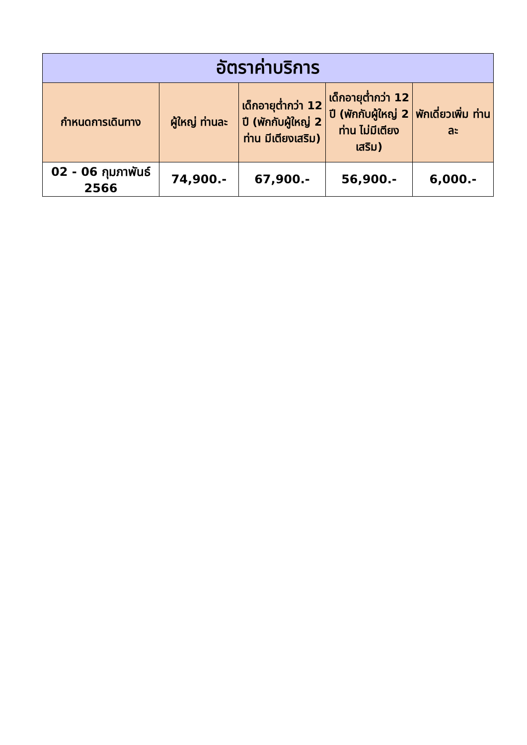| อัตราค่าบริการ | | | | |
| --- | --- | --- | --- | --- |
| กำหนดการเดินทาง | ผู้ใหญ่ ท่านละ | เด็กอายุต่ำกว่า 12 ปี (พักกับผู้ใหญ่ 2 ท่าน มีเตียงเสริม) | เด็กอายุต่ำกว่า 12 ปี (พักกับผู้ใหญ่ 2 ท่าน ไม่มีเตียงเสริม) | พักเดี่ยวเพิ่ม ท่านละ |
| 02 - 06 กุมภาพันธ์ 2566 | 74,900.- | 67,900.- | 56,900.- | 6,000.- |